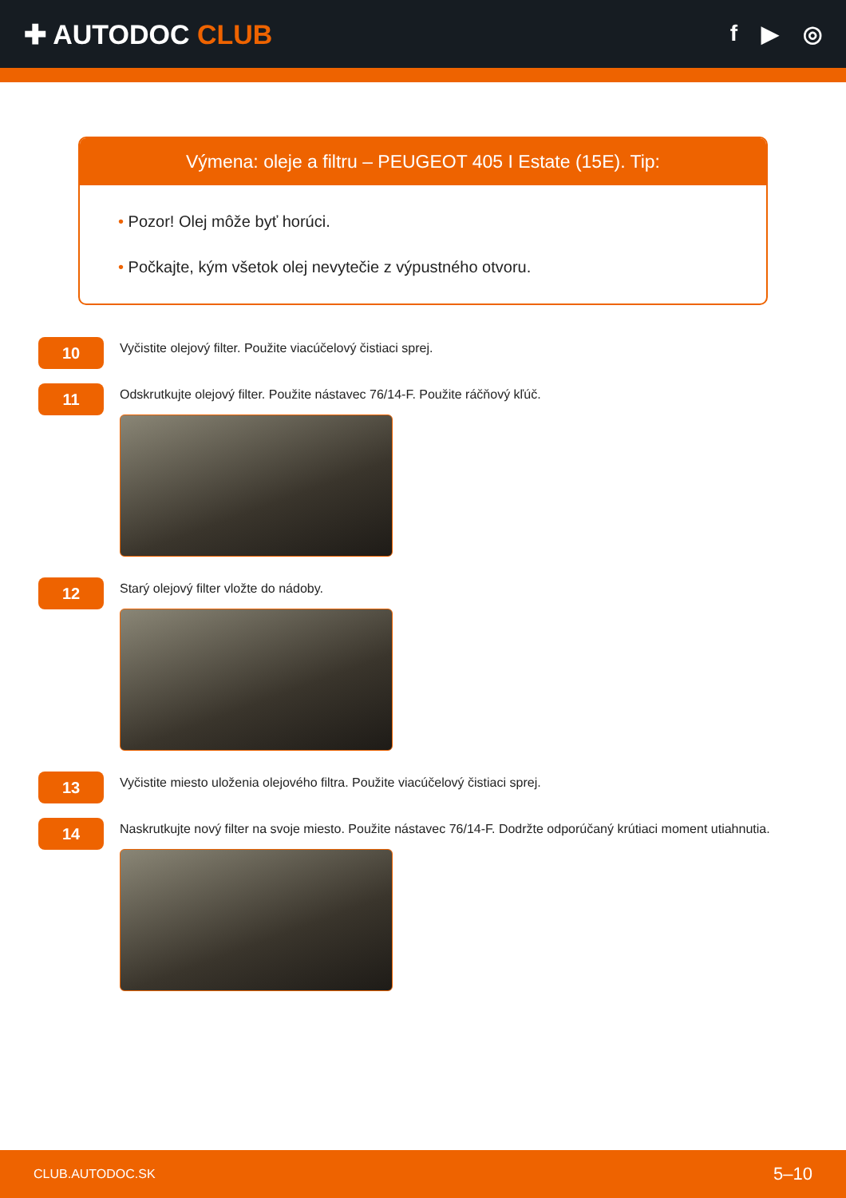✚ AUTODOC CLUB
f ▶ ◎
Výmena: oleje a filtru – PEUGEOT 405 I Estate (15E). Tip:
• Pozor! Olej môže byť horúci.
• Počkajte, kým všetok olej nevytečie z výpustného otvoru.
10
Vyčistite olejový filter. Použite viacúčelový čistiaci sprej.
11
Odskrutkujte olejový filter. Použite nástavec 76/14-F. Použite ráčňový kľúč.
12
Starý olejový filter vložte do nádoby.
13
Vyčistite miesto uloženia olejového filtra. Použite viacúčelový čistiaci sprej.
14
Naskrutkujte nový filter na svoje miesto. Použite nástavec 76/14-F. Dodržte odporúčaný krútiaci moment utiahnutia.
CLUB.AUTODOC.SK 5–10